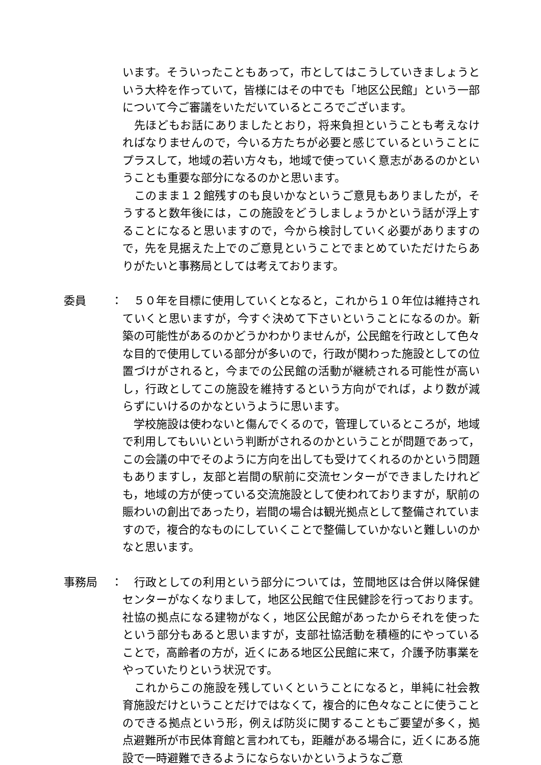います。そういったこともあって，市としてはこうしていきましょうという大枠を作っていて，皆様にはその中でも「地区公民館」という一部について今ご審議をいただいているところでございます。
　先ほどもお話にありましたとおり，将来負担ということも考えなければなりませんので，今いる方たちが必要と感じているということにプラスして，地域の若い方々も，地域で使っていく意志があるのかということも重要な部分になるのかと思います。
　このまま１２館残すのも良いかなというご意見もありましたが，そうすると数年後には，この施設をどうしましょうかという話が浮上することになると思いますので，今から検討していく必要がありますので，先を見据えた上でのご意見ということでまとめていただけたらありがたいと事務局としては考えております。
委員 ： 　５０年を目標に使用していくとなると，これから１０年位は維持されていくと思いますが，今すぐ決めて下さいということになるのか。新築の可能性があるのかどうかわかりませんが，公民館を行政として色々な目的で使用している部分が多いので，行政が関わった施設としての位置づけがされると，今までの公民館の活動が継続される可能性が高いし，行政としてこの施設を維持するという方向がでれば，より数が減らずにいけるのかなというように思います。
　学校施設は使わないと傷んでくるので，管理しているところが，地域で利用してもいいという判断がされるのかということが問題であって，この会議の中でそのように方向を出しても受けてくれるのかという問題もありますし，友部と岩間の駅前に交流センターができましたけれども，地域の方が使っている交流施設として使われておりますが，駅前の賑わいの創出であったり，岩間の場合は観光拠点として整備されていますので，複合的なものにしていくことで整備していかないと難しいのかなと思います。
事務局 ： 　行政としての利用という部分については，笠間地区は合併以降保健センターがなくなりまして，地区公民館で住民健診を行っております。社協の拠点になる建物がなく，地区公民館があったからそれを使ったという部分もあると思いますが，支部社協活動を積極的にやっていることで，高齢者の方が，近くにある地区公民館に来て，介護予防事業をやっていたりという状況です。
　これからこの施設を残していくということになると，単純に社会教育施設だけということだけではなくて，複合的に色々なことに使うことのできる拠点という形，例えば防災に関することもご要望が多く，拠点避難所が市民体育館と言われても，距離がある場合に，近くにある施設で一時避難できるようにならないかというようなご意